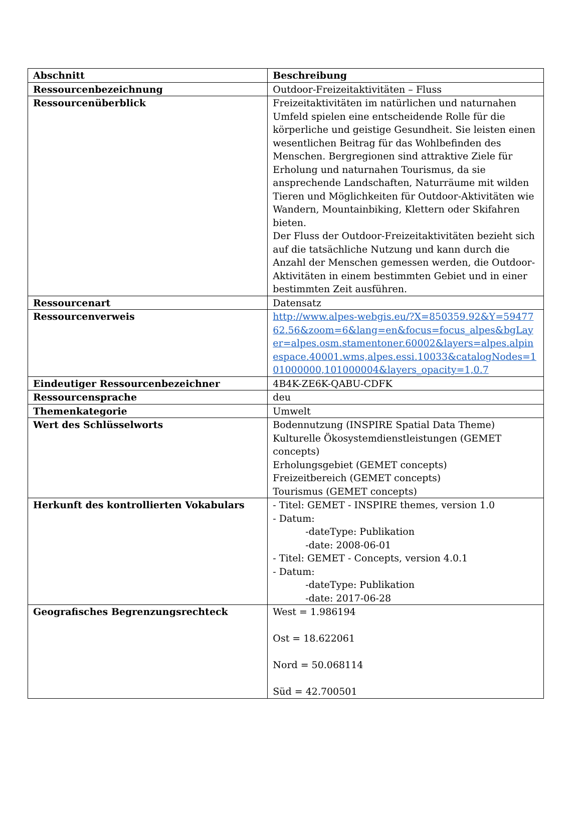| Abschnitt | Beschreibung |
| --- | --- |
| Ressourcenbezeichnung | Outdoor-Freizeitaktivitäten – Fluss |
| Ressourcenüberblick | Freizeitaktivitäten im natürlichen und naturnahen Umfeld spielen eine entscheidende Rolle für die körperliche und geistige Gesundheit. Sie leisten einen wesentlichen Beitrag für das Wohlbefinden des Menschen. Bergregionen sind attraktive Ziele für Erholung und naturnahen Tourismus, da sie ansprechende Landschaften, Naturräume mit wilden Tieren und Möglichkeiten für Outdoor-Aktivitäten wie Wandern, Mountainbiking, Klettern oder Skifahren bieten. Der Fluss der Outdoor-Freizeitaktivitäten bezieht sich auf die tatsächliche Nutzung und kann durch die Anzahl der Menschen gemessen werden, die Outdoor-Aktivitäten in einem bestimmten Gebiet und in einer bestimmten Zeit ausführen. |
| Ressourcenart | Datensatz |
| Ressourcenverweis | http://www.alpes-webgis.eu/?X=850359.92&Y=5947762.56&zoom=6&lang=en&focus=focus_alpes&bgLayer=alpes.osm.stamentoner.60002&layers=alpes.alpinespace.40001.wms,alpes.essi.10033&catalogNodes=101000000,101000004&layers_opacity=1,0.7 |
| Eindeutiger Ressourcenbezeichner | 4B4K-ZE6K-QABU-CDFK |
| Ressourcensprache | deu |
| Themenkategorie | Umwelt |
| Wert des Schlüsselworts | Bodennutzung (INSPIRE Spatial Data Theme) Kulturelle Ökosystemdienstleistungen (GEMET concepts) Erholungsgebiet (GEMET concepts) Freizeitbereich (GEMET concepts) Tourismus (GEMET concepts) |
| Herkunft des kontrollierten Vokabulars | - Titel: GEMET - INSPIRE themes, version 1.0 - Datum: -dateType: Publikation -date: 2008-06-01 - Titel: GEMET - Concepts, version 4.0.1 - Datum: -dateType: Publikation -date: 2017-06-28 |
| Geografisches Begrenzungsrechteck | West = 1.986194 Ost = 18.622061 Nord = 50.068114 Süd = 42.700501 |